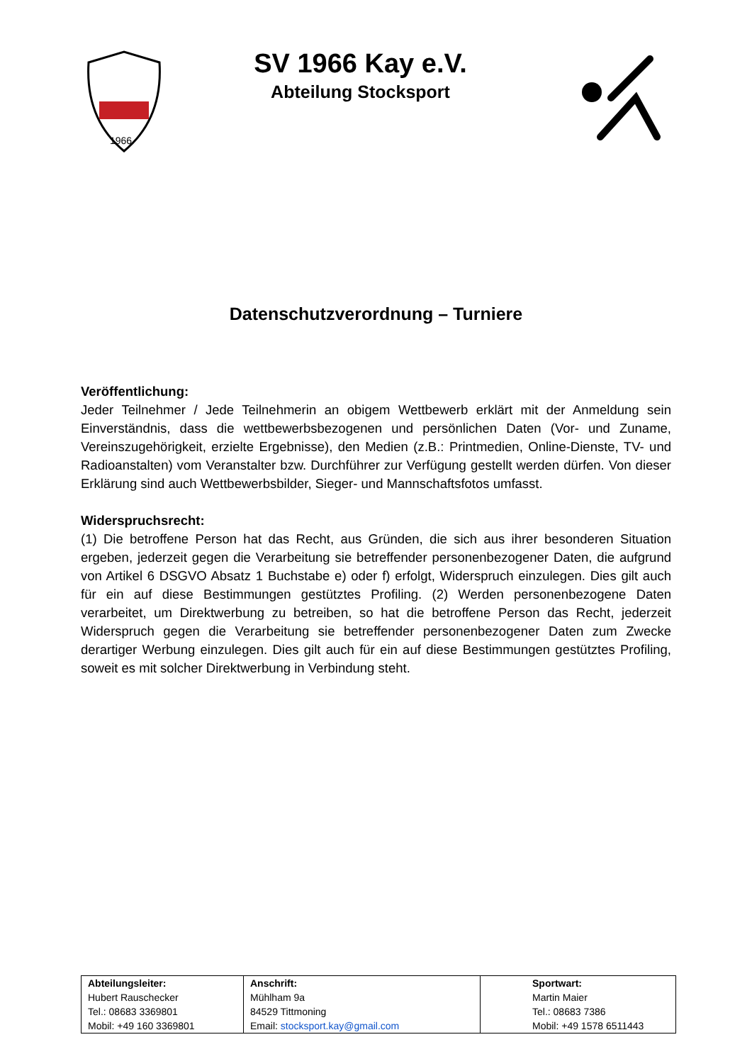1966
SV 1966 Kay e.V.
Abteilung Stocksport
Datenschutzverordnung – Turniere
Veröffentlichung:
Jeder Teilnehmer / Jede Teilnehmerin an obigem Wettbewerb erklärt mit der Anmeldung sein Einverständnis, dass die wettbewerbsbezogenen und persönlichen Daten (Vor- und Zuname, Vereinszugehörigkeit, erzielte Ergebnisse), den Medien (z.B.: Printmedien, Online-Dienste, TV- und Radioanstalten) vom Veranstalter bzw. Durchführer zur Verfügung gestellt werden dürfen. Von dieser Erklärung sind auch Wettbewerbsbilder, Sieger- und Mannschaftsfotos umfasst.
Widerspruchsrecht:
(1) Die betroffene Person hat das Recht, aus Gründen, die sich aus ihrer besonderen Situation ergeben, jederzeit gegen die Verarbeitung sie betreffender personenbezogener Daten, die aufgrund von Artikel 6 DSGVO Absatz 1 Buchstabe e) oder f) erfolgt, Widerspruch einzulegen. Dies gilt auch für ein auf diese Bestimmungen gestütztes Profiling. (2) Werden personenbezogene Daten verarbeitet, um Direktwerbung zu betreiben, so hat die betroffene Person das Recht, jederzeit Widerspruch gegen die Verarbeitung sie betreffender personenbezogener Daten zum Zwecke derartiger Werbung einzulegen. Dies gilt auch für ein auf diese Bestimmungen gestütztes Profiling, soweit es mit solcher Direktwerbung in Verbindung steht.
| Abteilungsleiter: Hubert Rauschecker Tel.: 08683 3369801 Mobil: +49 160 3369801 | Anschrift: Mühlham 9a 84529 Tittmoning Email: stocksport.kay@gmail.com | Sportwart: Martin Maier Tel.: 08683 7386 Mobil: +49 1578 6511443 |